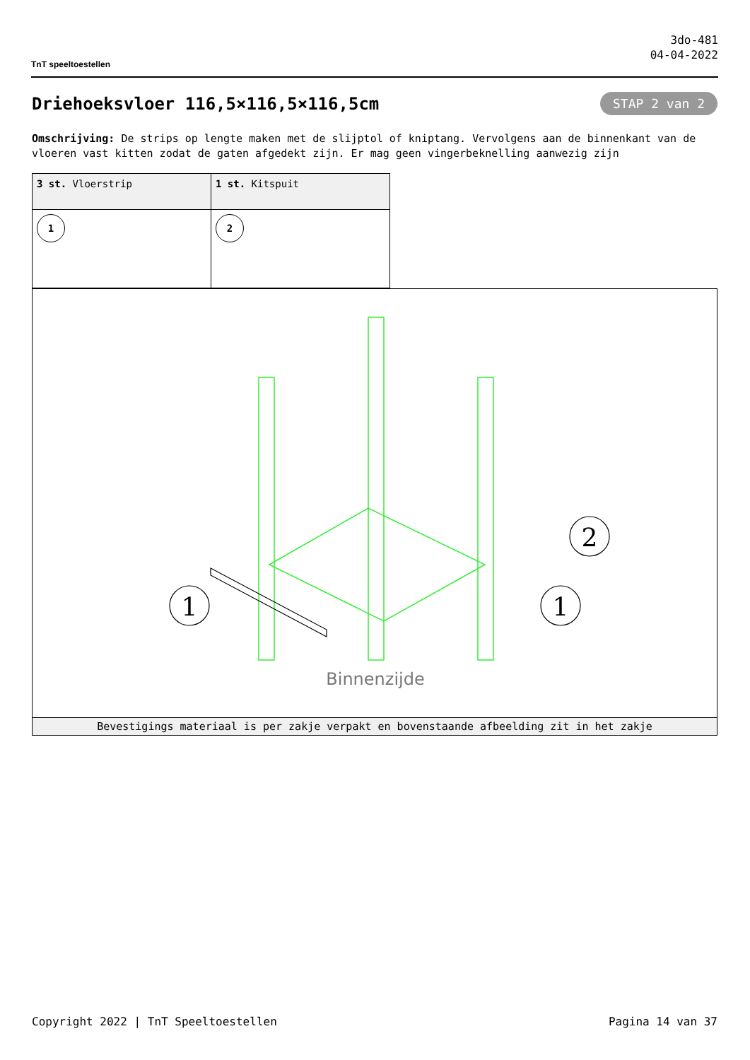TnT speeltoestellen
3do-481
04-04-2022
Driehoeksvloer 116,5×116,5×116,5cm
STAP 2 van 2
Omschrijving: De strips op lengte maken met de slijptol of kniptang. Vervolgens aan de binnenkant van de vloeren vast kitten zodat de gaten afgedekt zijn. Er mag geen vingerbeknelling aanwezig zijn
| 3 st. Vloerstrip | 1 st. Kitspuit |
| 1 | 2 |
1
1
2
Binnenzijde
Bevestigings materiaal is per zakje verpakt en bovenstaande afbeelding zit in het zakje
Copyright 2022 | TnT Speeltoestellen Pagina 14 van 37